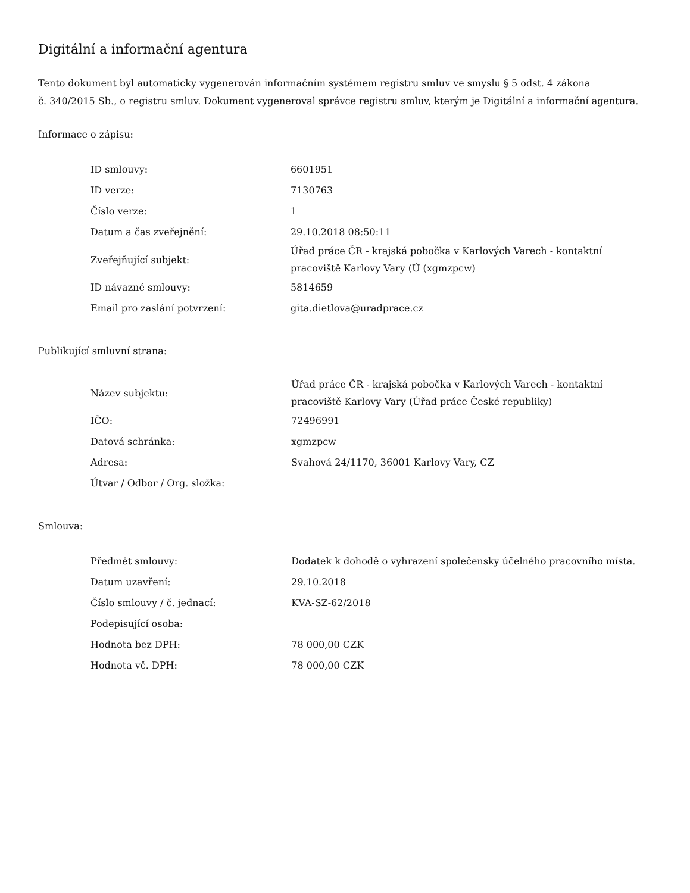Digitální a informační agentura
Tento dokument byl automaticky vygenerován informačním systémem registru smluv ve smyslu § 5 odst. 4 zákona
č. 340/2015 Sb., o registru smluv. Dokument vygeneroval správce registru smluv, kterým je Digitální a informační agentura.
Informace o zápisu:
| ID smlouvy: | 6601951 |
| ID verze: | 7130763 |
| Číslo verze: | 1 |
| Datum a čas zveřejnění: | 29.10.2018 08:50:11 |
| Zveřejňující subjekt: | Úřad práce ČR - krajská pobočka v Karlových Varech - kontaktní pracoviště Karlovy Vary (Ú (xgmzpcw) |
| ID návazné smlouvy: | 5814659 |
| Email pro zaslání potvrzení: | gita.dietlova@uradprace.cz |
Publikující smluvní strana:
| Název subjektu: | Úřad práce ČR - krajská pobočka v Karlových Varech - kontaktní pracoviště Karlovy Vary (Úřad práce České republiky) |
| IČO: | 72496991 |
| Datová schránka: | xgmzpcw |
| Adresa: | Svahová 24/1170, 36001 Karlovy Vary, CZ |
| Útvar / Odbor / Org. složka: | |
Smlouva:
| Předmět smlouvy: | Dodatek k dohodě o vyhrazení společensky účelného pracovního místa. |
| Datum uzavření: | 29.10.2018 |
| Číslo smlouvy / č. jednací: | KVA-SZ-62/2018 |
| Podepisující osoba: | |
| Hodnota bez DPH: | 78 000,00 CZK |
| Hodnota vč. DPH: | 78 000,00 CZK |